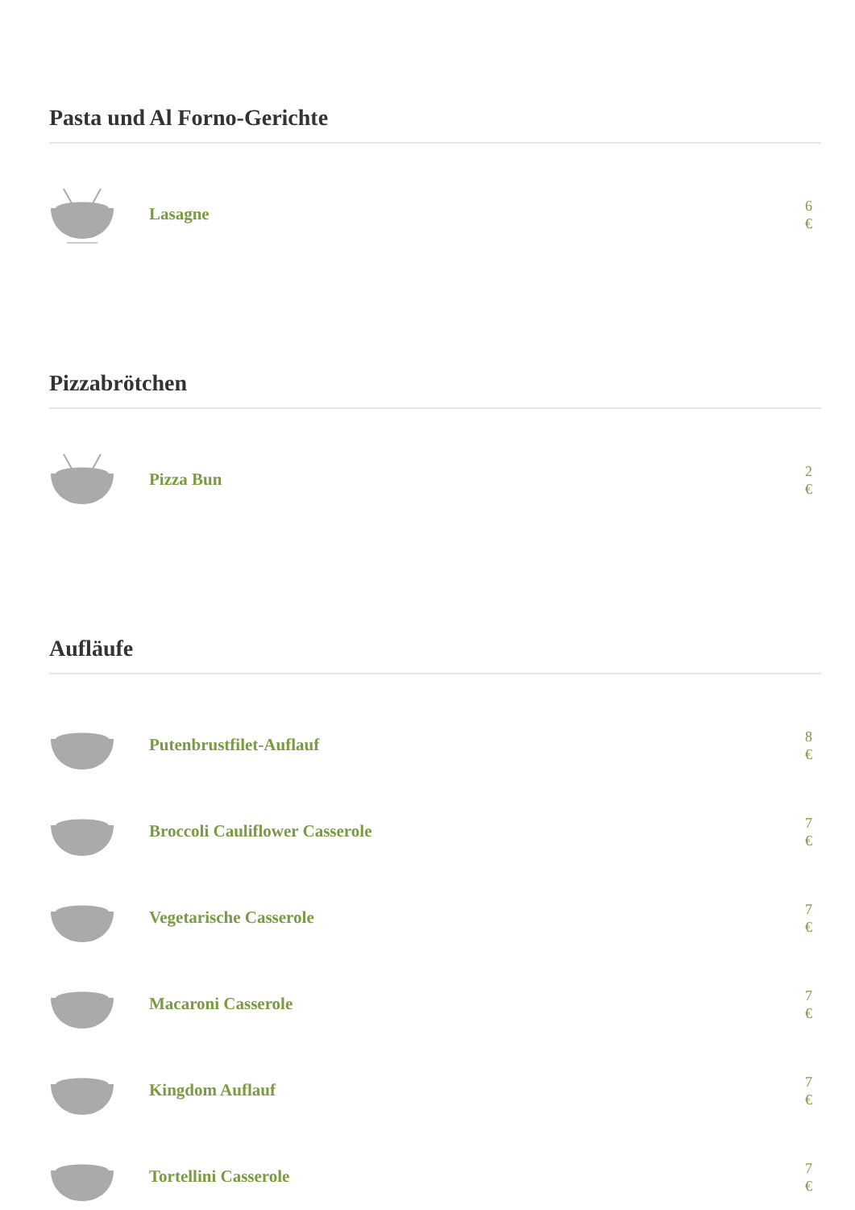Pasta und Al Forno-Gerichte
Lasagne
6 €
Pizzabrötchen
Pizza Bun
2 €
Aufläufe
Putenbrustfilet-Auflauf
8 €
Broccoli Cauliflower Casserole
7 €
Vegetarische Casserole
7 €
Macaroni Casserole
7 €
Kingdom Auflauf
7 €
Tortellini Casserole
7 €